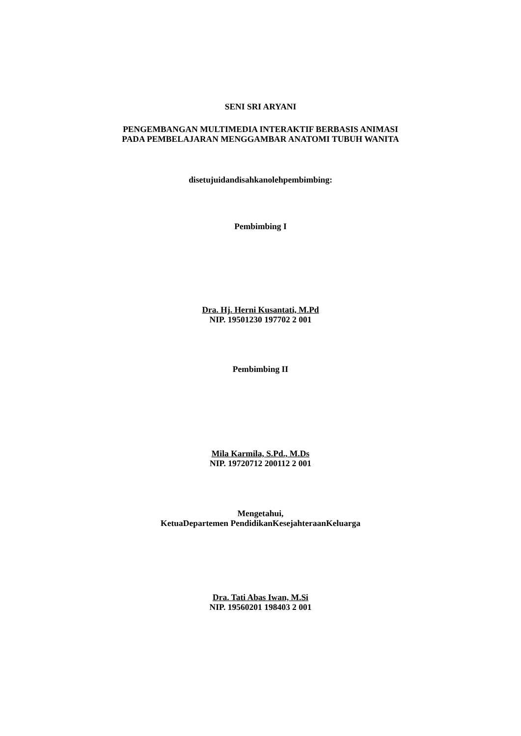SENI SRI ARYANI
PENGEMBANGAN MULTIMEDIA INTERAKTIF BERBASIS ANIMASI
PADA PEMBELAJARAN MENGGAMBAR ANATOMI TUBUH WANITA
disetujuidandisahkanolehpembimbing:
Pembimbing I
Dra. Hj. Herni Kusantati, M.Pd
NIP. 19501230 197702 2 001
Pembimbing II
Mila Karmila, S.Pd., M.Ds
NIP. 19720712 200112 2 001
Mengetahui,
KetuaDepartemen PendidikanKesejahteraanKeluarga
Dra. Tati Abas Iwan, M.Si
NIP. 19560201 198403 2 001